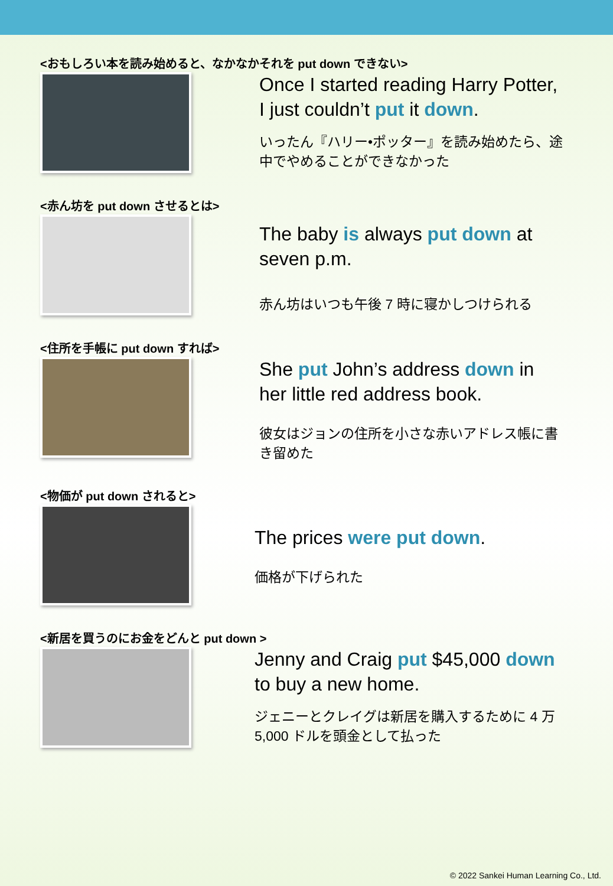<おもしろい本を読み始めると、なかなかそれを put down できない>
Once I started reading Harry Potter, I just couldn’t put it down.
いったん『ハリー•ポッター』を読み始めたら、途中でやめることができなかった
<赤ん坊を put down させるとは>
The baby is always put down at seven p.m.
赤ん坊はいつも午後 7 時に寝かしつけられる
<住所を手帳に put down すれば>
She put John’s address down in her little red address book.
彼女はジョンの住所を小さな赤いアドレス帳に書き留めた
<物価が put down されると>
The prices were put down.
価格が下げられた
<新居を買うのにお金をどんと put down >
Jenny and Craig put $45,000 down to buy a new home.
ジェニーとクレイグは新居を購入するために 4 万 5,000 ドルを頭金として払った
© 2022 Sankei Human Learning Co., Ltd.